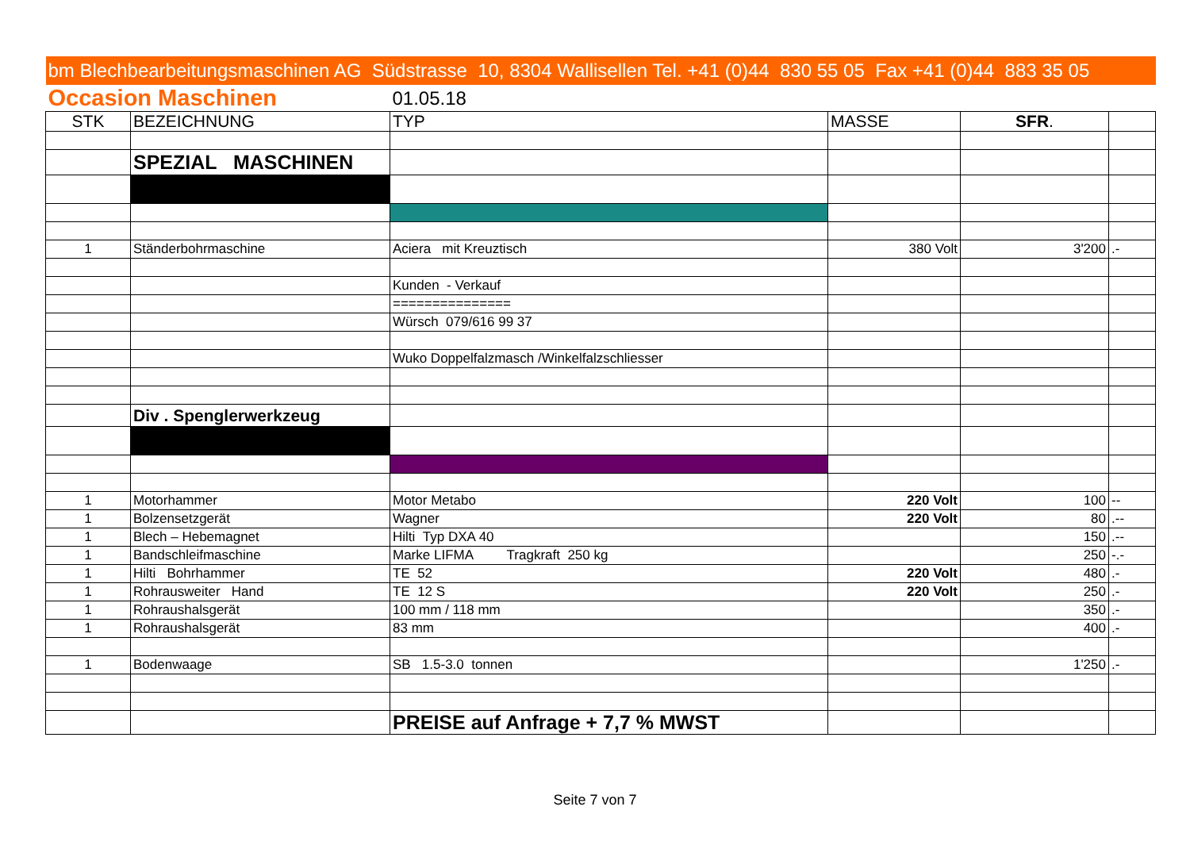| bm Blechbearbeitungsmaschinen AG Südstrasse 10, 8304 Wallisellen Tel. +41 (0)44 830 55 05 Fax +41 (0)44 883 35 05 | | | | | |
| Occasion Maschinen | | 01.05.18 | | | |
| STK | BEZEICHNUNG | TYP | MASSE | SFR . | |
| | SPEZIAL MASCHINEN | | | | |
| 1 | Ständerbohrmaschine | Aciera mit Kreuztisch | 380 Volt | 3'200 | .- |
| | | Kunden - Verkauf | | | |
| | | =============== | | | |
| | | Würsch 079/616 99 37 | | | |
| | | Wuko Doppelfalzmasch /Winkelfalzschliesser | | | |
| | Div . Spenglerwerkzeug | | | | |
| 1 | Motorhammer | Motor Metabo | 220 Volt | 100 | -- |
| 1 | Bolzensetzgerät | Wagner | 220 Volt | 80 | .-- |
| 1 | Blech – Hebemagnet | Hilti Typ DXA 40 | | 150 | .-- |
| 1 | Bandschleifmaschine | Marke LIFMA Tragkraft 250 kg | | 250 | -.- |
| 1 | Hilti Bohrhammer | TE 52 | 220 Volt | 480 | .- |
| 1 | Rohrausweiter Hand | TE 12 S | 220 Volt | 250 | .- |
| 1 | Rohraushalsgerät | 100 mm / 118 mm | | 350 | .- |
| 1 | Rohraushalsgerät | 83 mm | | 400 | .- |
| 1 | Bodenwaage | SB 1.5-3.0 tonnen | | 1'250 | .- |
| | | PREISE auf Anfrage + 7,7 % MWST | | | |
Seite 7 von 7